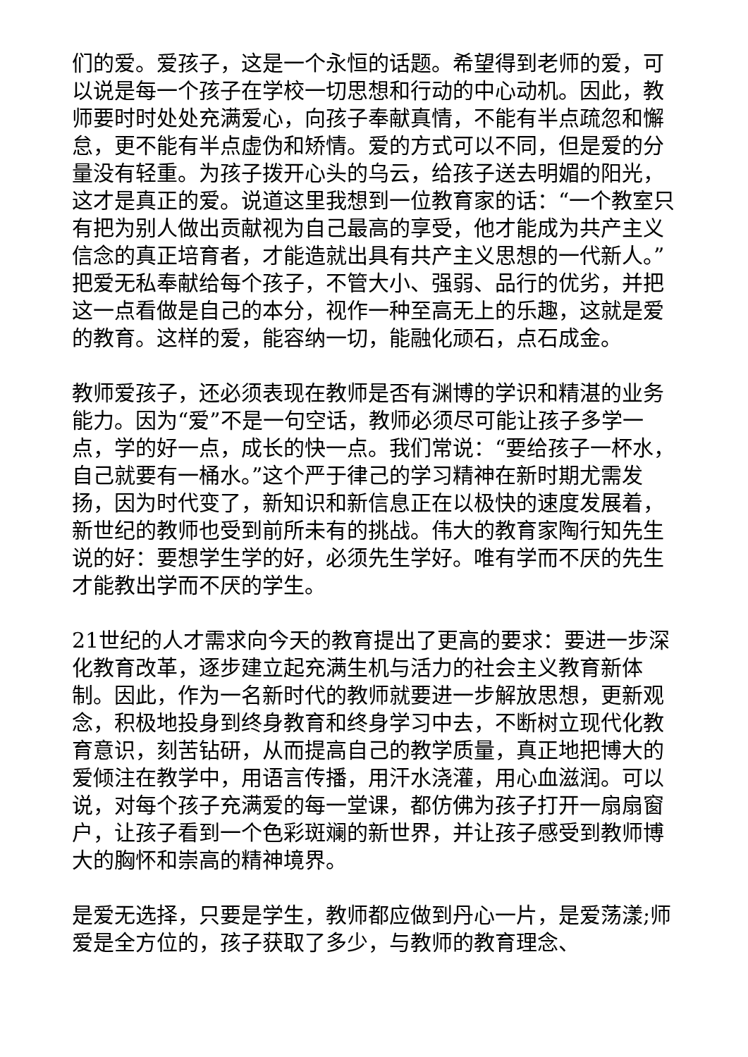们的爱。爱孩子，这是一个永恒的话题。希望得到老师的爱，可以说是每一个孩子在学校一切思想和行动的中心动机。因此，教师要时时处处充满爱心，向孩子奉献真情，不能有半点疏忽和懈怠，更不能有半点虚伪和矫情。爱的方式可以不同，但是爱的分量没有轻重。为孩子拨开心头的乌云，给孩子送去明媚的阳光，这才是真正的爱。说道这里我想到一位教育家的话：“一个教室只有把为别人做出贡献视为自己最高的享受，他才能成为共产主义信念的真正培育者，才能造就出具有共产主义思想的一代新人。”把爱无私奉献给每个孩子，不管大小、强弱、品行的优劣，并把这一点看做是自己的本分，视作一种至高无上的乐趣，这就是爱的教育。这样的爱，能容纳一切，能融化顽石，点石成金。
教师爱孩子，还必须表现在教师是否有渊博的学识和精湛的业务能力。因为“爱”不是一句空话，教师必须尽可能让孩子多学一点，学的好一点，成长的快一点。我们常说：“要给孩子一杯水，自己就要有一桶水。”这个严于律己的学习精神在新时期尤需发扬，因为时代变了，新知识和新信息正在以极快的速度发展着，新世纪的教师也受到前所未有的挑战。伟大的教育家陶行知先生说的好：要想学生学的好，必须先生学好。唯有学而不厌的先生才能教出学而不厌的学生。
21世纪的人才需求向今天的教育提出了更高的要求：要进一步深化教育改革，逐步建立起充满生机与活力的社会主义教育新体制。因此，作为一名新时代的教师就要进一步解放思想，更新观念，积极地投身到终身教育和终身学习中去，不断树立现代化教育意识，刻苦钻研，从而提高自己的教学质量，真正地把博大的爱倾注在教学中，用语言传播，用汗水浇灌，用心血滋润。可以说，对每个孩子充满爱的每一堂课，都仿佛为孩子打开一扇扇窗户，让孩子看到一个色彩斑斓的新世界，并让孩子感受到教师博大的胸怀和崇高的精神境界。
是爱无选择，只要是学生，教师都应做到丹心一片，是爱荡漾;师爱是全方位的，孩子获取了多少，与教师的教育理念、